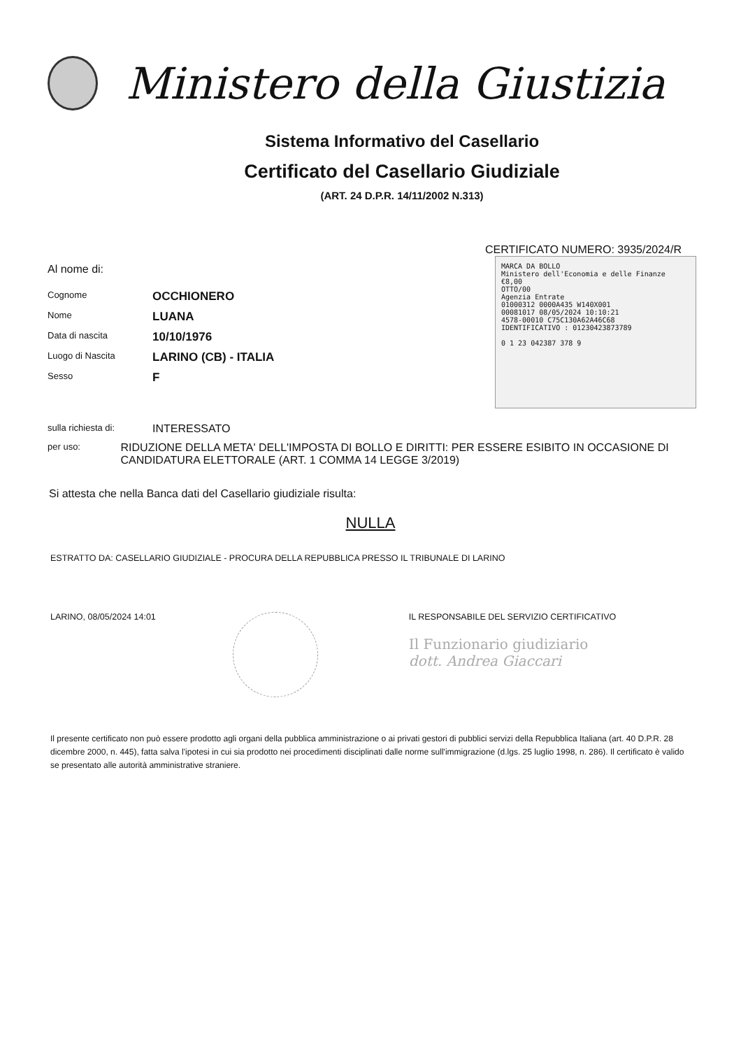Ministero della Giustizia
Sistema Informativo del Casellario
Certificato del Casellario Giudiziale
(ART. 24 D.P.R. 14/11/2002 N.313)
CERTIFICATO NUMERO: 3935/2024/R
Al nome di:
Cognome OCCHIONERO
Nome LUANA
Data di nascita 10/10/1976
Luogo di Nascita LARINO (CB) - ITALIA
Sesso F
MARCA DA BOLLO
Ministero dell'Economia e delle Finanze €8,00
OTTO/00
Agenzia Entrate
01000312 0000A435 W140X001
00081017 08/05/2024 10:10:21
4578-00010 C75C130A62A46C68
IDENTIFICATIVO : 01230423873789
0 1 23 042387 378 9
sulla richiesta di: INTERESSATO
per uso: RIDUZIONE DELLA META' DELL'IMPOSTA DI BOLLO E DIRITTI: PER ESSERE ESIBITO IN OCCASIONE DI CANDIDATURA ELETTORALE (ART. 1 COMMA 14 LEGGE 3/2019)
Si attesta che nella Banca dati del Casellario giudiziale risulta:
NULLA
ESTRATTO DA: CASELLARIO GIUDIZIALE - PROCURA DELLA REPUBBLICA PRESSO IL TRIBUNALE DI LARINO
LARINO, 08/05/2024 14:01 IL RESPONSABILE DEL SERVIZIO CERTIFICATIVO
Il Funzionario giudiziario
dott. Andrea Giaccari
Il presente certificato non può essere prodotto agli organi della pubblica amministrazione o ai privati gestori di pubblici servizi della Repubblica Italiana (art. 40 D.P.R. 28 dicembre 2000, n. 445), fatta salva l'ipotesi in cui sia prodotto nei procedimenti disciplinati dalle norme sull'immigrazione (d.lgs. 25 luglio 1998, n. 286). Il certificato è valido se presentato alle autorità amministrative straniere.